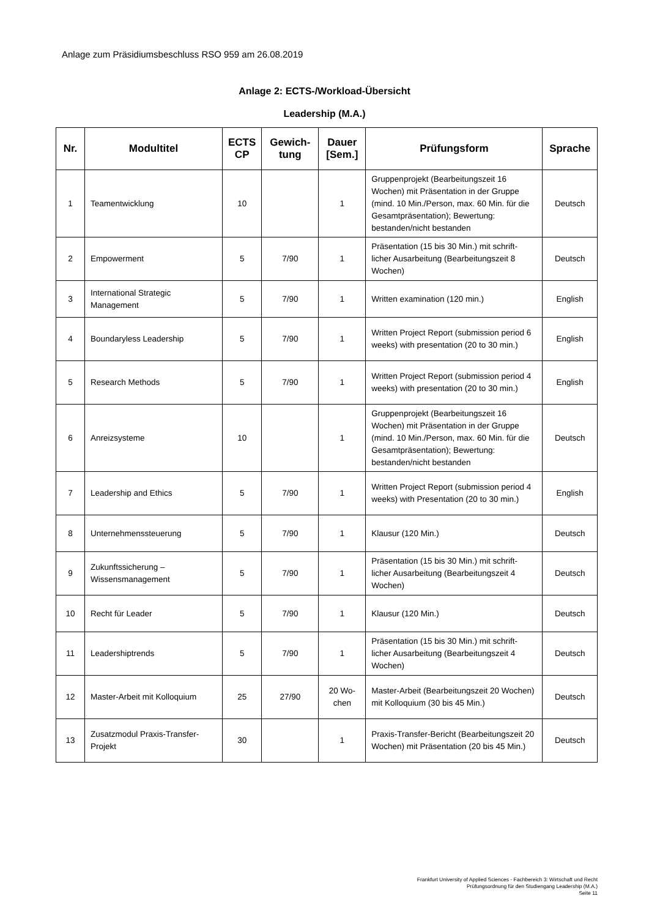Anlage zum Präsidiumsbeschluss RSO 959 am 26.08.2019
Anlage 2: ECTS-/Workload-Übersicht
Leadership (M.A.)
| Nr. | Modultitel | ECTS CP | Gewich-tung | Dauer [Sem.] | Prüfungsform | Sprache |
| --- | --- | --- | --- | --- | --- | --- |
| 1 | Teamentwicklung | 10 | | 1 | Gruppenprojekt (Bearbeitungszeit 16 Wochen) mit Präsentation in der Gruppe (mind. 10 Min./Person, max. 60 Min. für die Gesamtpräsentation); Bewertung: bestanden/nicht bestanden | Deutsch |
| 2 | Empowerment | 5 | 7/90 | 1 | Präsentation (15 bis 30 Min.) mit schrift-licher Ausarbeitung (Bearbeitungszeit 8 Wochen) | Deutsch |
| 3 | International Strategic Management | 5 | 7/90 | 1 | Written examination (120 min.) | English |
| 4 | Boundaryless Leadership | 5 | 7/90 | 1 | Written Project Report (submission period 6 weeks) with presentation (20 to 30 min.) | English |
| 5 | Research Methods | 5 | 7/90 | 1 | Written Project Report (submission period 4 weeks) with presentation (20 to 30 min.) | English |
| 6 | Anreizsysteme | 10 | | 1 | Gruppenprojekt (Bearbeitungszeit 16 Wochen) mit Präsentation in der Gruppe (mind. 10 Min./Person, max. 60 Min. für die Gesamtpräsentation); Bewertung: bestanden/nicht bestanden | Deutsch |
| 7 | Leadership and Ethics | 5 | 7/90 | 1 | Written Project Report (submission period 4 weeks) with Presentation (20 to 30 min.) | English |
| 8 | Unternehmenssteuerung | 5 | 7/90 | 1 | Klausur (120 Min.) | Deutsch |
| 9 | Zukunftssicherung – Wissensmanagement | 5 | 7/90 | 1 | Präsentation (15 bis 30 Min.) mit schrift-licher Ausarbeitung (Bearbeitungszeit 4 Wochen) | Deutsch |
| 10 | Recht für Leader | 5 | 7/90 | 1 | Klausur (120 Min.) | Deutsch |
| 11 | Leadershiptrends | 5 | 7/90 | 1 | Präsentation (15 bis 30 Min.) mit schrift-licher Ausarbeitung (Bearbeitungszeit 4 Wochen) | Deutsch |
| 12 | Master-Arbeit mit Kolloquium | 25 | 27/90 | 20 Wo-chen | Master-Arbeit (Bearbeitungszeit 20 Wochen) mit Kolloquium (30 bis 45 Min.) | Deutsch |
| 13 | Zusatzmodul Praxis-Transfer-Projekt | 30 | | 1 | Praxis-Transfer-Bericht (Bearbeitungszeit 20 Wochen) mit Präsentation (20 bis 45 Min.) | Deutsch |
Frankfurt University of Applied Sciences - Fachbereich 3: Wirtschaft und Recht
Prüfungsordnung für den Studiengang Leadership (M.A.)
Seite 11